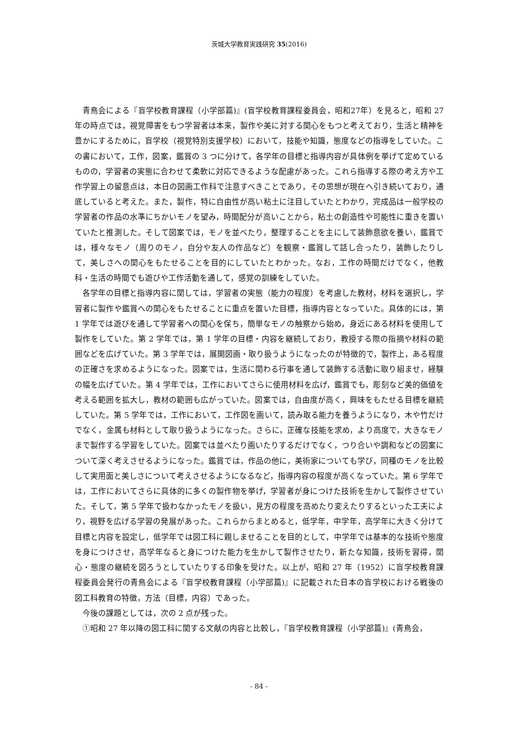茨城大学教育実践研究 35(2016)
青鳥会による『盲学校教育課程（小学部篇)』(盲学校教育課程委員会，昭和27年）を見ると，昭和 27 年の時点では，視覚障害をもつ学習者は本来，製作や美に対する関心をもつと考えており，生活と精神を豊かにするために，盲学校（視覚特別支援学校）において，技能や知識，態度などの指導をしていた。この書において，工作，図案，鑑賞の 3 つに分けて，各学年の目標と指導内容が具体例を挙げて定めているものの，学習者の実態に合わせて柔軟に対応できるような配慮があった。これら指導する際の考え方や工作学習上の留意点は，本日の図画工作科で注意すべきことであり，その思想が現在へ引き続いており，通底していると考えた。また，製作，特に自由性が高い粘土に注目していたとわかり，完成品は一般学校の学習者の作品の水準にちかいモノを望み，時間配分が高いことから，粘土の創造性や可能性に重きを置いていたと推測した。そして図案では，モノを並べたり，整理することを主にして装飾意欲を養い，鑑賞では，様々なモノ（周りのモノ，自分や友人の作品など）を観察・鑑賞して話し合ったり，装飾したりして，美しさへの関心をもたせることを目的にしていたとわかった。なお，工作の時間だけでなく，他教科・生活の時間でも遊びや工作活動を通して，感覚の訓練をしていた。
各学年の目標と指導内容に関しては，学習者の実態（能力の程度）を考慮した教材，材料を選択し，学習者に製作や鑑賞への関心をもたせることに重点を置いた目標，指導内容となっていた。具体的には，第 1 学年では遊びを通して学習者への関心を保ち，簡単なモノの触察から始め，身近にある材料を使用して製作をしていた。第 2 学年では，第 1 学年の目標・内容を継続しており，教授する際の指摘や材料の範囲などを広げていた。第 3 学年では，展開図画・取り扱うようになったのが特徴的で，製作上，ある程度の正確さを求めるようになった。図案では，生活に関わる行事を通して装飾する活動に取り組ませ，経験の幅を広げていた。第 4 学年では，工作においてさらに使用材料を広げ，鑑賞でも，彫刻など美的価値を考える範囲を拡大し，教材の範囲も広がっていた。図案では，自由度が高く，興味をもたせる目標を継続していた。第 5 学年では，工作において，工作図を画いて，読み取る能力を養うようになり，木や竹だけでなく，金属も材料として取り扱うようになった。さらに，正確な技能を求め，より高度で，大きなモノまで製作する学習をしていた。図案では並べたり画いたりするだけでなく，つり合いや調和などの図案について深く考えさせるようになった。鑑賞では，作品の他に，美術家についても学び，同種のモノを比較して実用面と美しさについて考えさせるようになるなど，指導内容の程度が高くなっていた。第 6 学年では，工作においてさらに具体的に多くの製作物を挙げ，学習者が身につけた技術を生かして製作させていた。そして，第 5 学年で扱わなかったモノを扱い，見方の程度を高めたり変えたりするといった工夫により，視野を広げる学習の発展があった。これらからまとめると，低学年，中学年，高学年に大きく分けて目標と内容を設定し，低学年では図工科に親しませることを目的として，中学年では基本的な技術や態度を身につけさせ，高学年なると身につけた能力を生かして製作させたり，新たな知識，技術を習得，関心・態度の継続を図ろうとしていたりする印象を受けた。以上が，昭和 27 年（1952）に盲学校教育課程委員会発行の青鳥会による『盲学校教育課程（小学部篇)』に記載された日本の盲学校における戦後の図工科教育の特徴，方法（目標，内容）であった。
今後の課題としては，次の 2 点が残った。
①昭和 27 年以降の図工科に関する文献の内容と比較し，『盲学校教育課程（小学部篇)』(青鳥会，
- 84 -